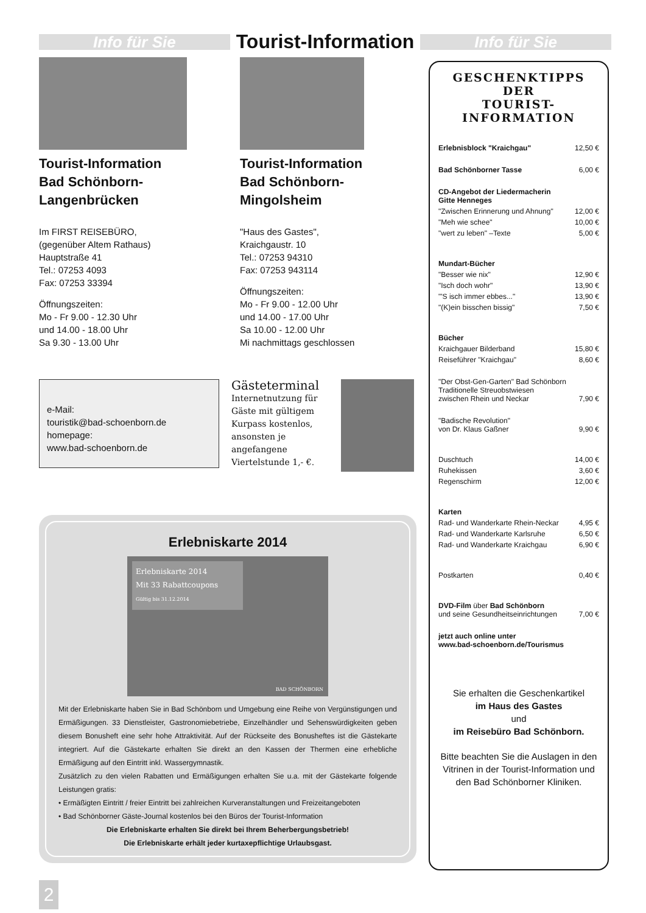Info für Sie
Tourist-Information
Info für Sie
Tourist-Information
Bad Schönborn-
Langenbrücken
Im FIRST REISEBÜRO,
(gegenüber Altem Rathaus)
Hauptstraße 41
Tel.: 07253 4093
Fax: 07253 33394
Öffnungszeiten:
Mo - Fr 9.00 - 12.30 Uhr
und 14.00 - 18.00 Uhr
Sa 9.30 - 13.00 Uhr
Tourist-Information
Bad Schönborn-
Mingolsheim
"Haus des Gastes",
Kraichgaustr. 10
Tel.: 07253 94310
Fax: 07253 943114
Öffnungszeiten:
Mo - Fr 9.00 - 12.00 Uhr
und 14.00 - 17.00 Uhr
Sa 10.00 - 12.00 Uhr
Mi nachmittags geschlossen
e-Mail:
touristik@bad-schoenborn.de
homepage:
www.bad-schoenborn.de
Gästeterminal
Internetnutzung für Gäste mit gültigem Kurpass kostenlos, ansonsten je angefangene Viertelstunde 1,- €.
GESCHENKTIPPS
DER
TOURIST-INFORMATION
| Erlebnisblock "Kraichgau" | 12,50 € |
| Bad Schönborner Tasse | 6,00 € |
| CD-Angebot der Liedermacherin Gitte Henneges | |
| "Zwischen Erinnerung und Ahnung" | 12,00 € |
| "Meh wie schee" | 10,00 € |
| "wert zu leben" –Texte | 5,00 € |
| Mundart-Bücher | |
| "Besser wie nix" | 12,90 € |
| "Isch doch wohr" | 13,90 € |
| "'S isch immer ebbes..." | 13,90 € |
| "(K)ein bisschen bissig" | 7,50 € |
| Bücher | |
| Kraichgauer Bilderband | 15,80 € |
| Reiseführer "Kraichgau" | 8,60 € |
| "Der Obst-Gen-Garten" Bad Schönborn Traditionelle Streuobstwiesen zwischen Rhein und Neckar | 7,90 € |
| "Badische Revolution" von Dr. Klaus Gaßner | 9,90 € |
| Duschtuch | 14,00 € |
| Ruhekissen | 3,60 € |
| Regenschirm | 12,00 € |
| Karten | |
| Rad- und Wanderkarte Rhein-Neckar | 4,95 € |
| Rad- und Wanderkarte Karlsruhe | 6,50 € |
| Rad- und Wanderkarte Kraichgau | 6,90 € |
| Postkarten | 0,40 € |
| DVD-Film über Bad Schönborn und seine Gesundheitseinrichtungen | 7,00 € |
| jetzt auch online unter www.bad-schoenborn.de/Tourismus | |
Sie erhalten die Geschenkartikel
im Haus des Gastes
und
im Reisebüro Bad Schönborn.
Bitte beachten Sie die Auslagen in den Vitrinen in der Tourist-Information und den Bad Schönborner Kliniken.
Erlebniskarte 2014
Erlebniskarte 2014
Mit 33 Rabattcoupons
Gültig bis 31.12.2014
BAD SCHÖNBORN
Mit der Erlebniskarte haben Sie in Bad Schönborn und Umgebung eine Reihe von Vergünstigungen und Ermäßigungen. 33 Dienstleister, Gastronomiebetriebe, Einzelhändler und Sehenswürdigkeiten geben diesem Bonusheft eine sehr hohe Attraktivität. Auf der Rückseite des Bonusheftes ist die Gästekarte integriert. Auf die Gästekarte erhalten Sie direkt an den Kassen der Thermen eine erhebliche Ermäßigung auf den Eintritt inkl. Wassergymnastik.
Zusätzlich zu den vielen Rabatten und Ermäßigungen erhalten Sie u.a. mit der Gästekarte folgende Leistungen gratis:
• Ermäßigten Eintritt / freier Eintritt bei zahlreichen Kurveranstaltungen und Freizeitangeboten
• Bad Schönborner Gäste-Journal kostenlos bei den Büros der Tourist-Information
Die Erlebniskarte erhalten Sie direkt bei Ihrem Beherbergungsbetrieb!
Die Erlebniskarte erhält jeder kurtaxepflichtige Urlaubsgast.
2